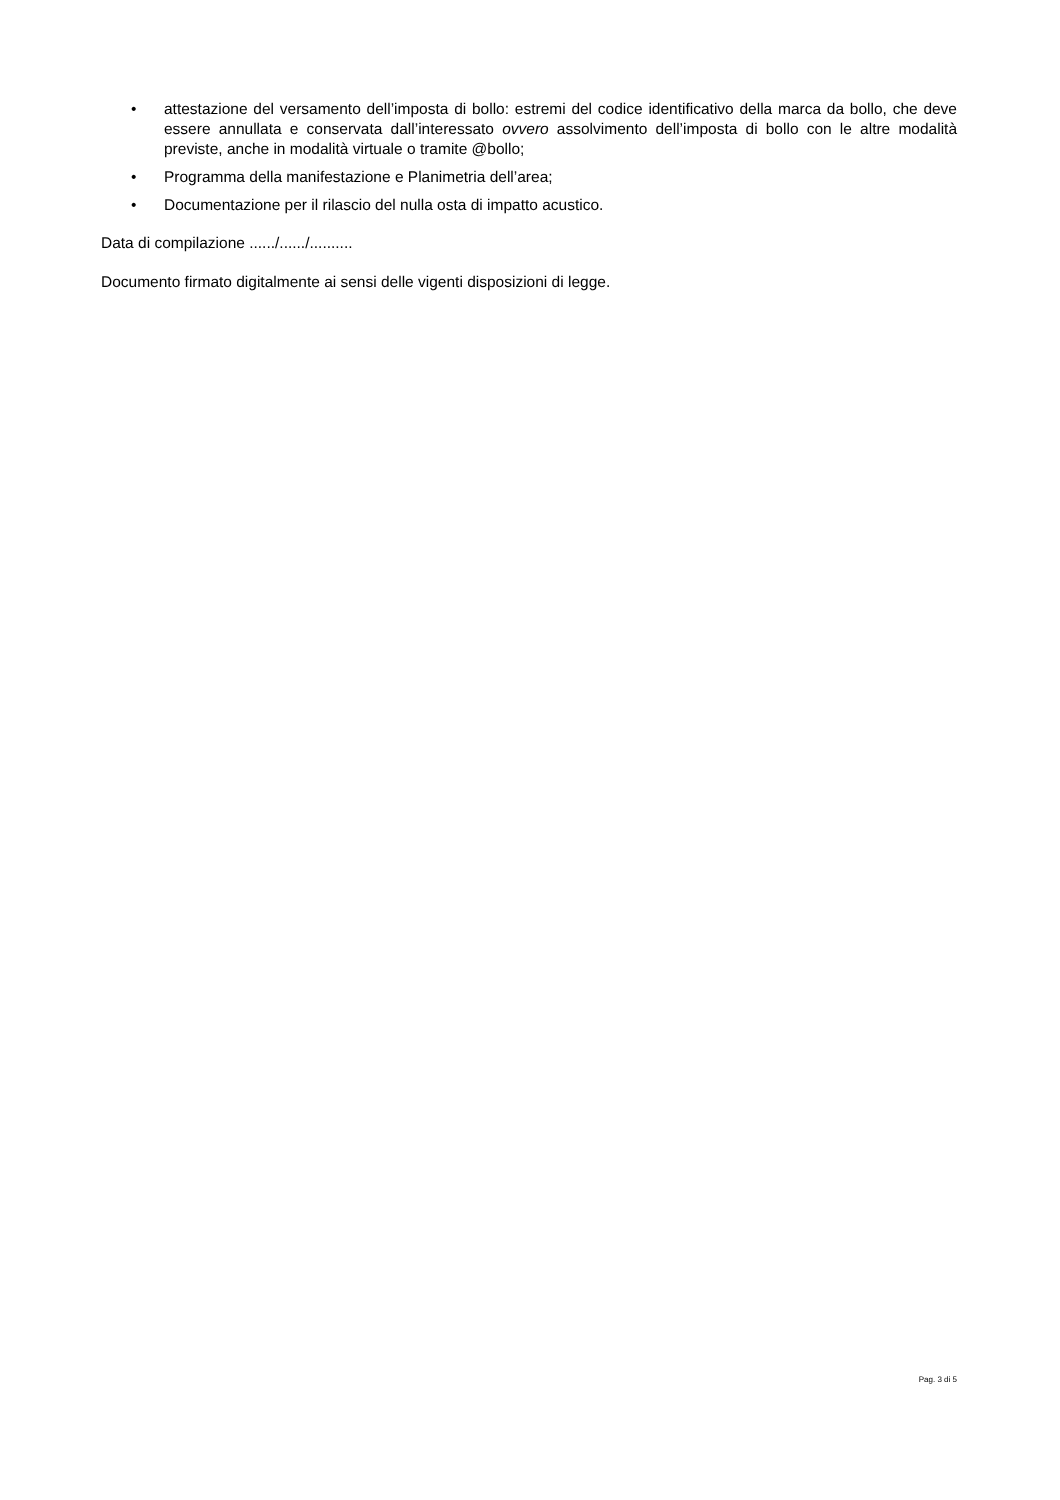• attestazione del versamento dell’imposta di bollo: estremi del codice identificativo della marca da bollo, che deve essere annullata e conservata dall’interessato ovvero assolvimento dell’imposta di bollo con le altre modalità previste, anche in modalità virtuale o tramite @bollo;
• Programma della manifestazione e Planimetria dell’area;
• Documentazione per il rilascio del nulla osta di impatto acustico.
Data di compilazione ....../....../..........
Documento firmato digitalmente ai sensi delle vigenti disposizioni di legge.
Pag. 3 di 5